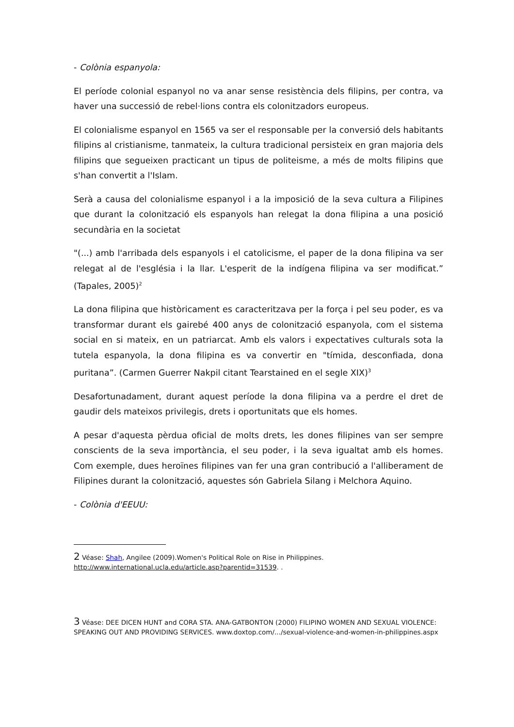- Colònia espanyola:
El període colonial espanyol no va anar sense resistència dels filipins, per contra, va haver una successió de rebel·lions contra els colonitzadors europeus.
El colonialisme espanyol en 1565 va ser el responsable per la conversió dels habitants filipins al cristianisme, tanmateix, la cultura tradicional persisteix en gran majoria dels filipins que segueixen practicant un tipus de politeisme, a més de molts filipins que s'han convertit a l'Islam.
Serà a causa del colonialisme espanyol i a la imposició de la seva cultura a Filipines que durant la colonització els espanyols han relegat la dona filipina a una posició secundària en la societat
"(...) amb l'arribada dels espanyols i el catolicisme, el paper de la dona filipina va ser relegat al de l'església i la llar. L'esperit de la indígena filipina va ser modificat.” (Tapales, 2005)<sup>2</sup>
La dona filipina que històricament es caracteritzava per la força i pel seu poder, es va transformar durant els gairebé 400 anys de colonització espanyola, com el sistema social en si mateix, en un patriarcat. Amb els valors i expectatives culturals sota la tutela espanyola, la dona filipina es va convertir en "tímida, desconfiada, dona puritana”. (Carmen Guerrer Nakpil citant Tearstained en el segle XIX)<sup>3</sup>
Desafortunadament, durant aquest període la dona filipina va a perdre el dret de gaudir dels mateixos privilegis, drets i oportunitats que els homes.
A pesar d'aquesta pèrdua oficial de molts drets, les dones filipines van ser sempre conscients de la seva importància, el seu poder, i la seva igualtat amb els homes. Com exemple, dues heroïnes filipines van fer una gran contribució a l'alliberament de Filipines durant la colonització, aquestes són Gabriela Silang i Melchora Aquino.
- Colònia d'EEUU:
2 Véase: Shah, Angilee (2009).Women's Political Role on Rise in Philippines. http://www.international.ucla.edu/article.asp?parentid=31539. .
3 Véase: DEE DICEN HUNT and CORA STA. ANA-GATBONTON (2000) FILIPINO WOMEN AND SEXUAL VIOLENCE: SPEAKING OUT AND PROVIDING SERVICES. www.doxtop.com/.../sexual-violence-and-women-in-philippines.aspx